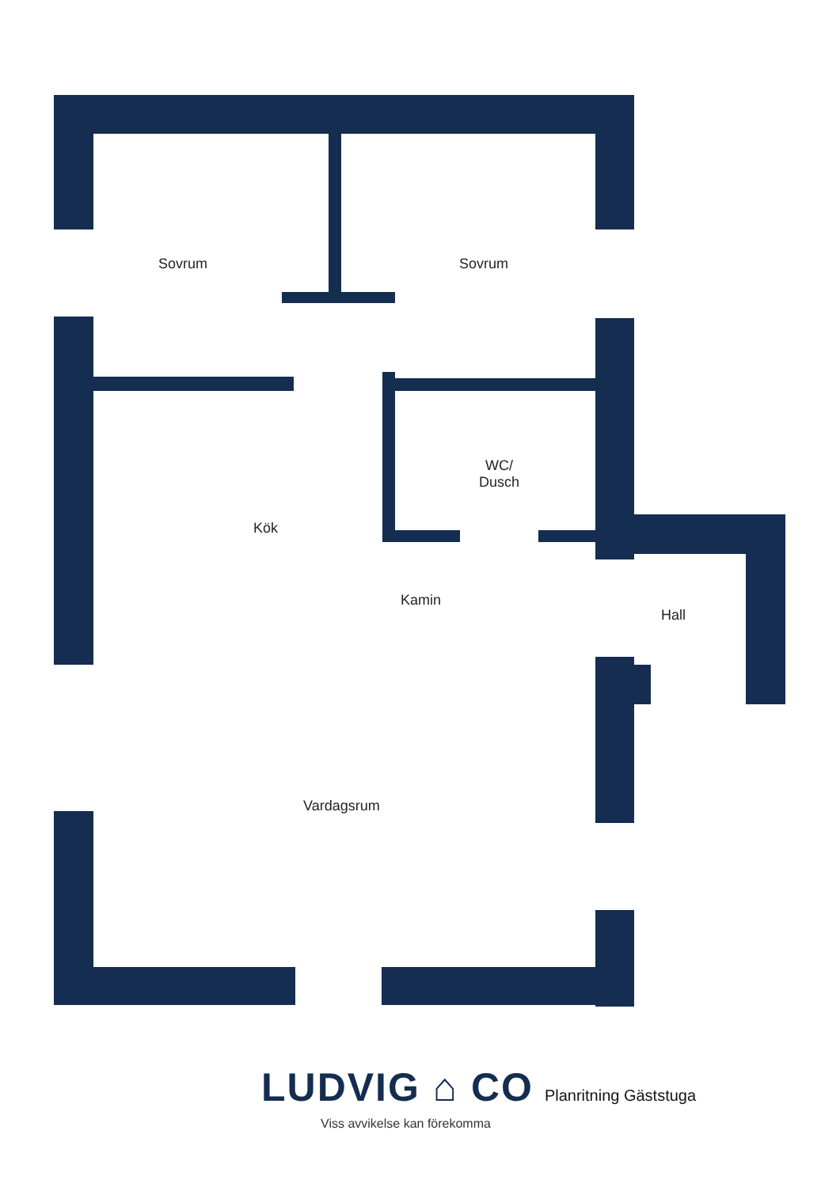Sovrum Sovrum
WC/
Dusch
Kök
Kamin
Hall
Vardagsrum
LUDVIG ⌂ CO Planritning Gäststuga
Viss avvikelse kan förekomma